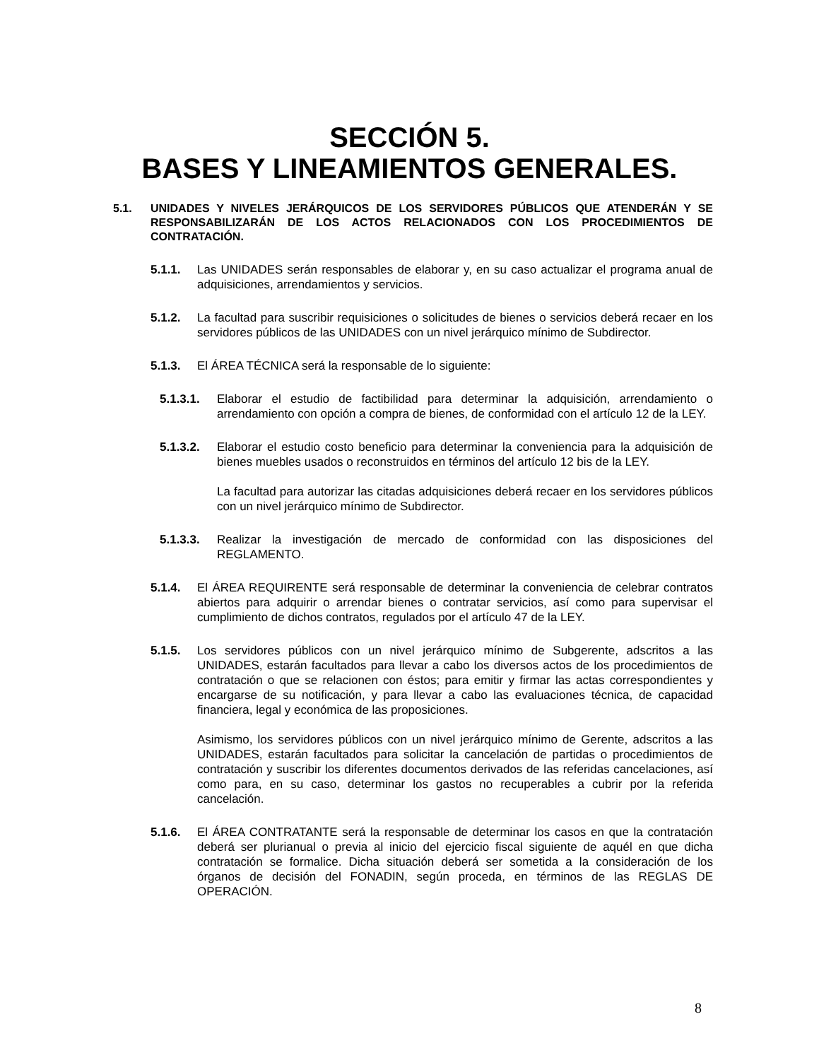SECCIÓN 5.
BASES Y LINEAMIENTOS GENERALES.
5.1. UNIDADES Y NIVELES JERÁRQUICOS DE LOS SERVIDORES PÚBLICOS QUE ATENDERÁN Y SE RESPONSABILIZARÁN DE LOS ACTOS RELACIONADOS CON LOS PROCEDIMIENTOS DE CONTRATACIÓN.
5.1.1. Las UNIDADES serán responsables de elaborar y, en su caso actualizar el programa anual de adquisiciones, arrendamientos y servicios.
5.1.2. La facultad para suscribir requisiciones o solicitudes de bienes o servicios deberá recaer en los servidores públicos de las UNIDADES con un nivel jerárquico mínimo de Subdirector.
5.1.3. El ÁREA TÉCNICA será la responsable de lo siguiente:
5.1.3.1.
Elaborar el estudio de factibilidad para determinar la adquisición, arrendamiento o arrendamiento con opción a compra de bienes, de conformidad con el artículo 12 de la LEY.
5.1.3.2.
Elaborar el estudio costo beneficio para determinar la conveniencia para la adquisición de bienes muebles usados o reconstruidos en términos del artículo 12 bis de la LEY.
La facultad para autorizar las citadas adquisiciones deberá recaer en los servidores públicos con un nivel jerárquico mínimo de Subdirector.
5.1.3.3.
Realizar la investigación de mercado de conformidad con las disposiciones del REGLAMENTO.
5.1.4. El ÁREA REQUIRENTE será responsable de determinar la conveniencia de celebrar contratos abiertos para adquirir o arrendar bienes o contratar servicios, así como para supervisar el cumplimiento de dichos contratos, regulados por el artículo 47 de la LEY.
5.1.5. Los servidores públicos con un nivel jerárquico mínimo de Subgerente, adscritos a las UNIDADES, estarán facultados para llevar a cabo los diversos actos de los procedimientos de contratación o que se relacionen con éstos; para emitir y firmar las actas correspondientes y encargarse de su notificación, y para llevar a cabo las evaluaciones técnica, de capacidad financiera, legal y económica de las proposiciones.
Asimismo, los servidores públicos con un nivel jerárquico mínimo de Gerente, adscritos a las UNIDADES, estarán facultados para solicitar la cancelación de partidas o procedimientos de contratación y suscribir los diferentes documentos derivados de las referidas cancelaciones, así como para, en su caso, determinar los gastos no recuperables a cubrir por la referida cancelación.
5.1.6. El ÁREA CONTRATANTE será la responsable de determinar los casos en que la contratación deberá ser plurianual o previa al inicio del ejercicio fiscal siguiente de aquél en que dicha contratación se formalice. Dicha situación deberá ser sometida a la consideración de los órganos de decisión del FONADIN, según proceda, en términos de las REGLAS DE OPERACIÓN.
8